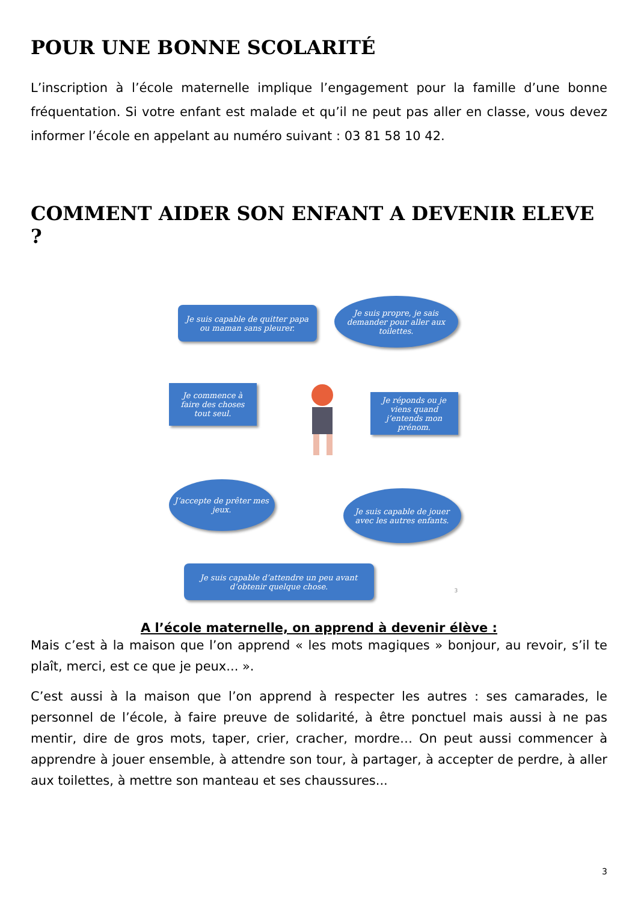POUR UNE BONNE SCOLARITÉ
L’inscription à l’école maternelle implique l’engagement pour la famille d’une bonne fréquentation. Si votre enfant est malade et qu’il ne peut pas aller en classe, vous devez informer l’école en appelant au numéro suivant : 03 81 58 10 42.
COMMENT AIDER SON ENFANT A DEVENIR ELEVE ?
Je suis capable de quitter papa ou maman sans pleurer.
Je suis propre, je sais demander pour aller aux toilettes.
Je commence à faire des choses tout seul.
Je réponds ou je viens quand j’entends mon prénom.
J’accepte de prêter mes jeux.
Je suis capable de jouer avec les autres enfants.
Je suis capable d’attendre un peu avant d’obtenir quelque chose.
3
A l’école maternelle, on apprend à devenir élève :
Mais c’est à la maison que l’on apprend « les mots magiques » bonjour, au revoir, s’il te plaît, merci, est ce que je peux... ».
C’est aussi à la maison que l’on apprend à respecter les autres : ses camarades, le personnel de l’école, à faire preuve de solidarité, à être ponctuel mais aussi à ne pas mentir, dire de gros mots, taper, crier, cracher, mordre… On peut aussi commencer à apprendre à jouer ensemble, à attendre son tour, à partager, à accepter de perdre, à aller aux toilettes, à mettre son manteau et ses chaussures...
3